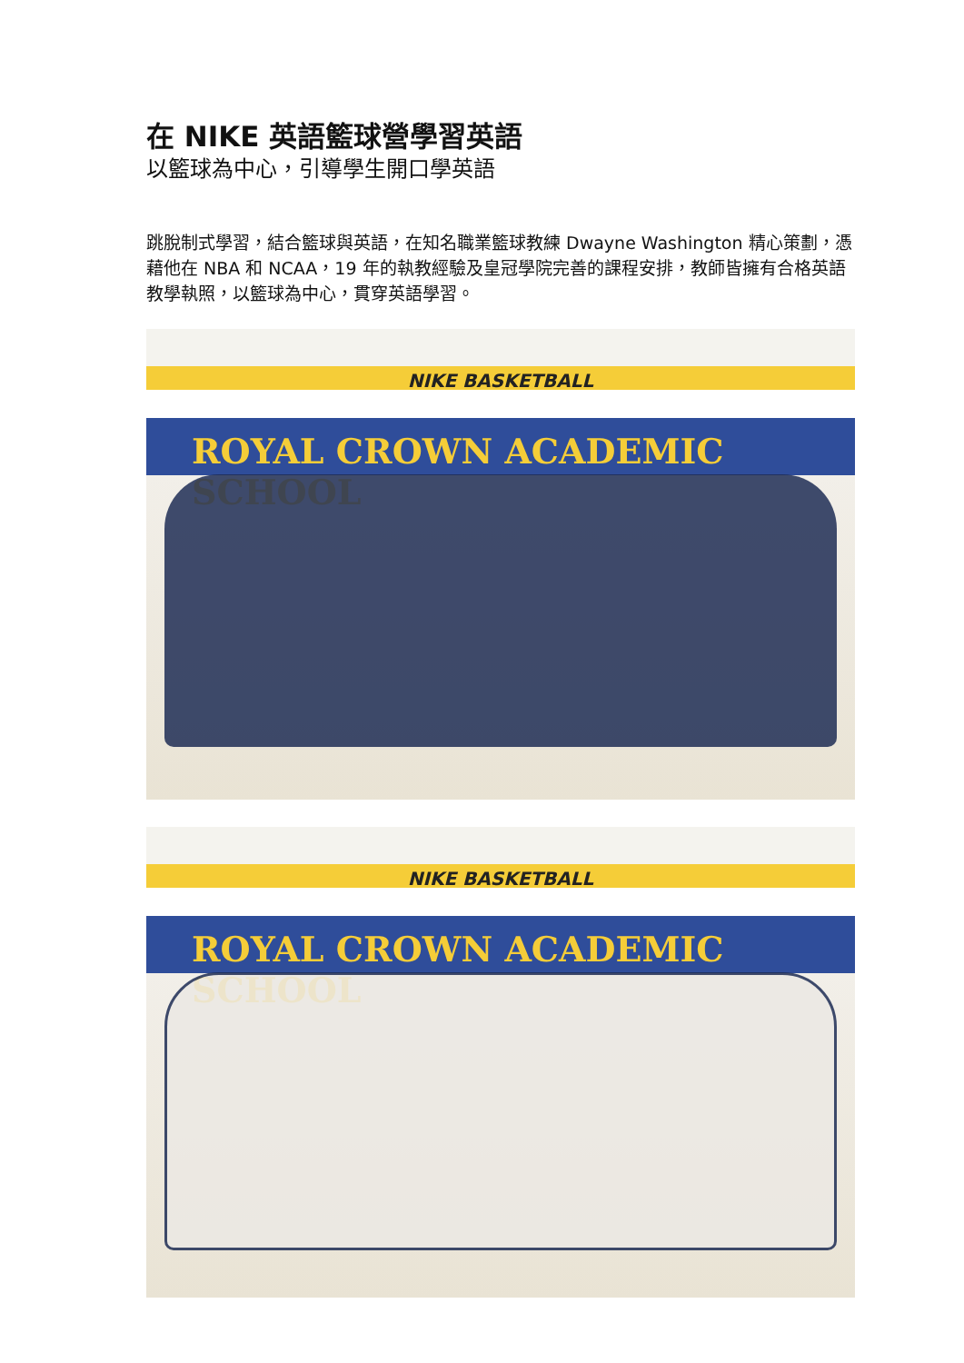在 NIKE 英語籃球營學習英語
以籃球為中心，引導學生開口學英語
跳脫制式學習，結合籃球與英語，在知名職業籃球教練 Dwayne Washington 精心策劃，憑藉他在 NBA 和 NCAA，19 年的執教經驗及皇冠學院完善的課程安排，教師皆擁有合格英語教學執照，以籃球為中心，貫穿英語學習。
NIKE BASKETBALL
ROYAL CROWN ACADEMIC SCHOOL
NIKE BASKETBALL
ROYAL CROWN ACADEMIC SCHOOL